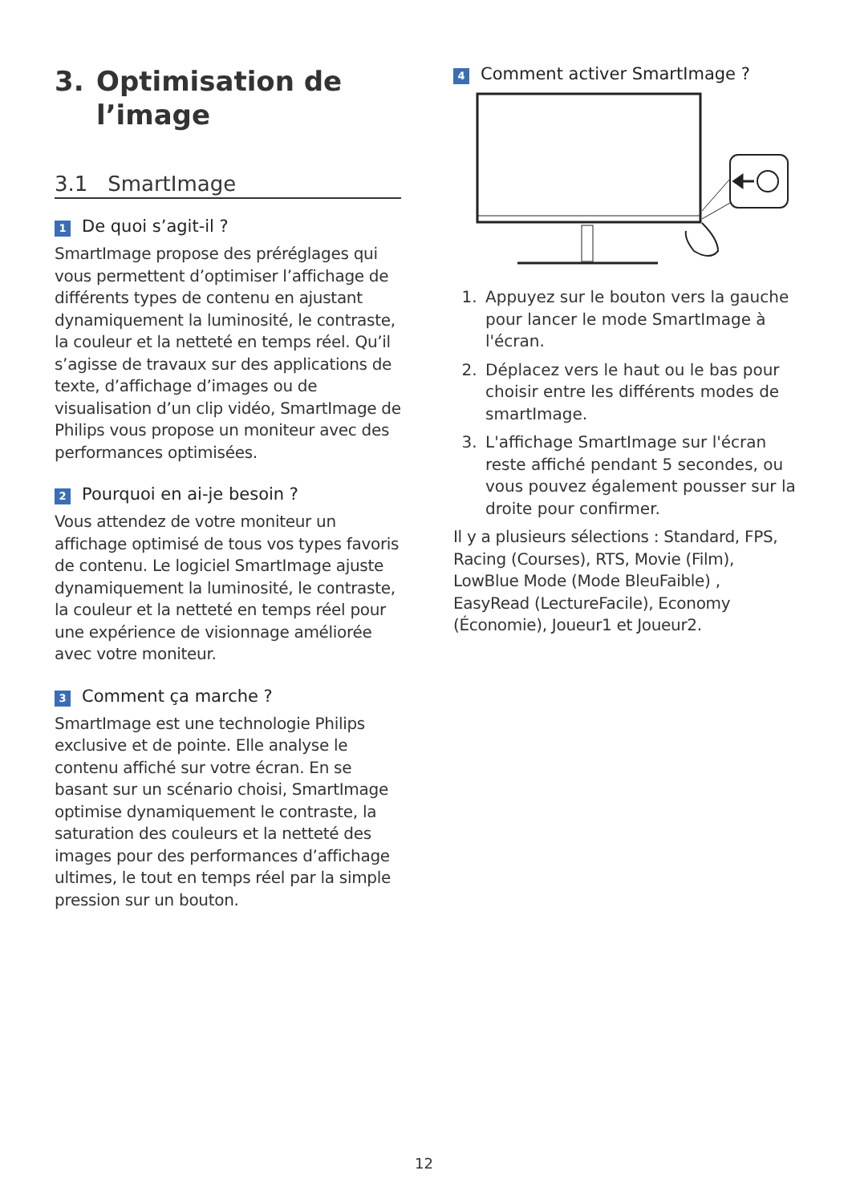3. Optimisation de
l’image
3.1 SmartImage
1 De quoi s’agit-il ?
SmartImage propose des préréglages qui vous permettent d’optimiser l’affichage de différents types de contenu en ajustant dynamiquement la luminosité, le contraste, la couleur et la netteté en temps réel. Qu’il s’agisse de travaux sur des applications de texte, d’affichage d’images ou de visualisation d’un clip vidéo, SmartImage de Philips vous propose un moniteur avec des performances optimisées.
2 Pourquoi en ai-je besoin ?
Vous attendez de votre moniteur un affichage optimisé de tous vos types favoris de contenu. Le logiciel SmartImage ajuste dynamiquement la luminosité, le contraste, la couleur et la netteté en temps réel pour une expérience de visionnage améliorée avec votre moniteur.
3 Comment ça marche ?
SmartImage est une technologie Philips exclusive et de pointe. Elle analyse le contenu affiché sur votre écran. En se basant sur un scénario choisi, SmartImage optimise dynamiquement le contraste, la saturation des couleurs et la netteté des images pour des performances d’affichage ultimes, le tout en temps réel par la simple pression sur un bouton.
4 Comment activer SmartImage ?
1. Appuyez sur le bouton vers la gauche pour lancer le mode SmartImage à l'écran.
2. Déplacez vers le haut ou le bas pour choisir entre les différents modes de smartImage.
3. L'affichage SmartImage sur l'écran reste affiché pendant 5 secondes, ou vous pouvez également pousser sur la droite pour confirmer.
Il y a plusieurs sélections : Standard, FPS, Racing (Courses), RTS, Movie (Film), LowBlue Mode (Mode BleuFaible) , EasyRead (LectureFacile), Economy (Économie), Joueur1 et Joueur2.
12